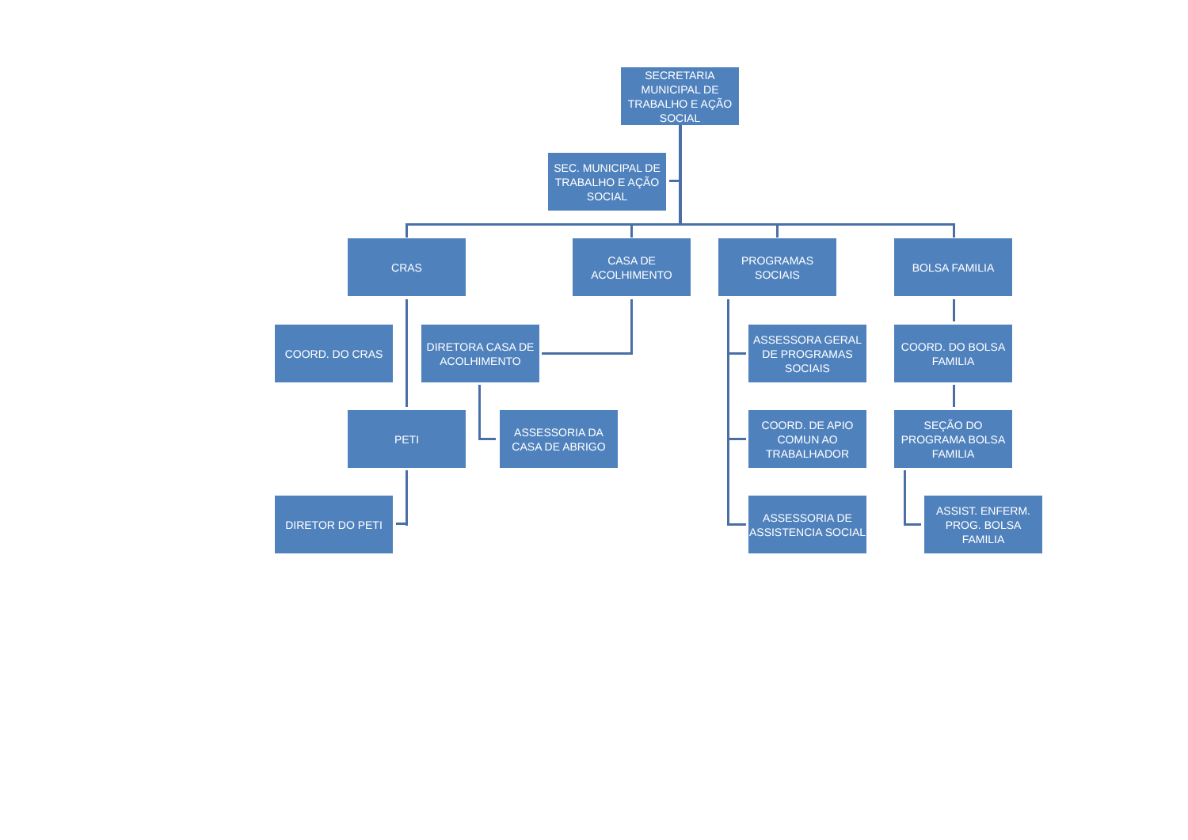SECRETARIA MUNICIPAL DE TRABALHO E AÇÃO SOCIAL
SEC. MUNICIPAL DE TRABALHO E AÇÃO SOCIAL
CRAS
CASA DE ACOLHIMENTO
PROGRAMAS SOCIAIS BOLSA FAMILIA
COORD. DO CRAS
DIRETORA CASA DE ACOLHIMENTO
ASSESSORA GERAL DE PROGRAMAS SOCIAIS
COORD. DO BOLSA FAMILIA
PETI
ASSESSORIA DA CASA DE ABRIGO
COORD. DE APIO COMUN AO TRABALHADOR
SEÇÃO DO PROGRAMA BOLSA FAMILIA
DIRETOR DO PETI
ASSESSORIA DE ASSISTENCIA SOCIAL
ASSIST. ENFERM. PROG. BOLSA FAMILIA